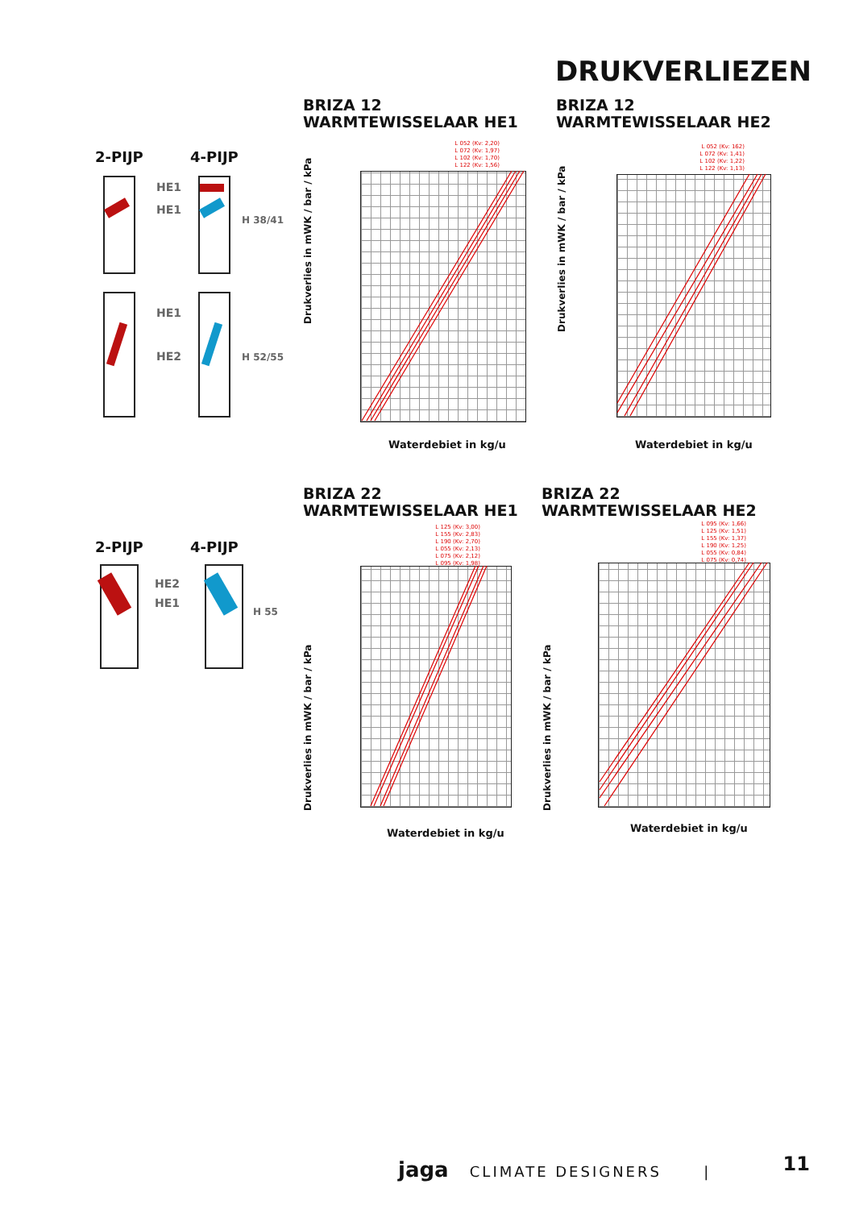DRUKVERLIEZEN
BRIZA 12
WARMTEWISSELAAR HE1
BRIZA 12
WARMTEWISSELAAR HE2
BRIZA 22
WARMTEWISSELAAR HE1
BRIZA 22
WARMTEWISSELAAR HE2
2-PIJP 4-PIJP
HE1
HE1
H 38/41
HE1
HE2 H 52/55
2-PIJP 4-PIJP
HE2
HE1
H 55
L 052 (Kv: 2,20)
L 072 (Kv: 1,97)
L 102 (Kv: 1,70)
L 122 (Kv: 1,56)
Drukverlies in mWK / bar / kPa
Waterdebiet in kg/u
L 052 (Kv: 162)
L 072 (Kv: 1,41)
L 102 (Kv: 1,22)
L 122 (Kv: 1,13)
Drukverlies in mWK / bar / kPa
Waterdebiet in kg/u
L 125 (Kv: 3,00)
L 155 (Kv: 2,83)
L 190 (Kv: 2,70)
L 055 (Kv: 2,13)
L 075 (Kv: 2,12)
L 095 (Kv: 1,98)
Drukverlies in mWK / bar / kPa
Waterdebiet in kg/u
L 095 (Kv: 1,66)
L 125 (Kv: 1,51)
L 155 (Kv: 1,37)
L 190 (Kv: 1,25)
L 055 (Kv: 0,84)
L 075 (Kv: 0,74)
Drukverlies in mWK / bar / kPa
Waterdebiet in kg/u
jaga CLIMATE DESIGNERS |
11